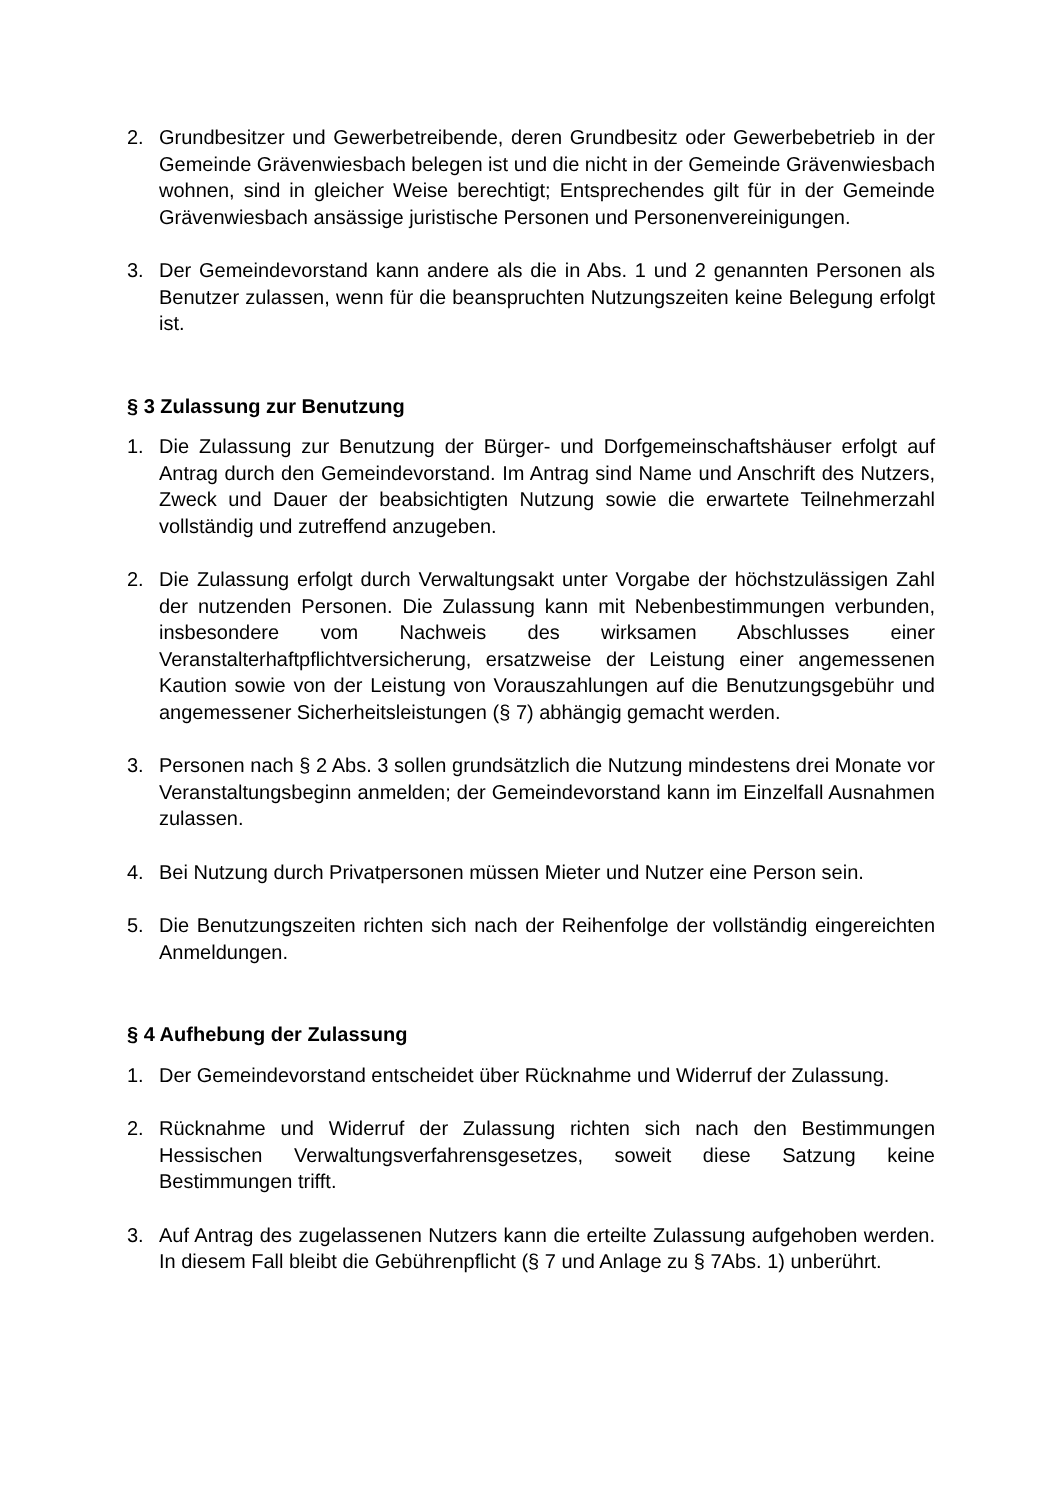2. Grundbesitzer und Gewerbetreibende, deren Grundbesitz oder Gewerbebetrieb in der Gemeinde Grävenwiesbach belegen ist und die nicht in der Gemeinde Grävenwiesbach wohnen, sind in gleicher Weise berechtigt; Entsprechendes gilt für in der Gemeinde Grävenwiesbach ansässige juristische Personen und Personenvereinigungen.
3. Der Gemeindevorstand kann andere als die in Abs. 1 und 2 genannten Personen als Benutzer zulassen, wenn für die beanspruchten Nutzungszeiten keine Belegung erfolgt ist.
§ 3 Zulassung zur Benutzung
1. Die Zulassung zur Benutzung der Bürger- und Dorfgemeinschaftshäuser erfolgt auf Antrag durch den Gemeindevorstand. Im Antrag sind Name und Anschrift des Nutzers, Zweck und Dauer der beabsichtigten Nutzung sowie die erwartete Teilnehmerzahl vollständig und zutreffend anzugeben.
2. Die Zulassung erfolgt durch Verwaltungsakt unter Vorgabe der höchstzulässigen Zahl der nutzenden Personen. Die Zulassung kann mit Nebenbestimmungen verbunden, insbesondere vom Nachweis des wirksamen Abschlusses einer Veranstalterhaftpflichtversicherung, ersatzweise der Leistung einer angemessenen Kaution sowie von der Leistung von Vorauszahlungen auf die Benutzungsgebühr und angemessener Sicherheitsleistungen (§ 7) abhängig gemacht werden.
3. Personen nach § 2 Abs. 3 sollen grundsätzlich die Nutzung mindestens drei Monate vor Veranstaltungsbeginn anmelden; der Gemeindevorstand kann im Einzelfall Ausnahmen zulassen.
4. Bei Nutzung durch Privatpersonen müssen Mieter und Nutzer eine Person sein.
5. Die Benutzungszeiten richten sich nach der Reihenfolge der vollständig eingereichten Anmeldungen.
§ 4 Aufhebung der Zulassung
1. Der Gemeindevorstand entscheidet über Rücknahme und Widerruf der Zulassung.
2. Rücknahme und Widerruf der Zulassung richten sich nach den Bestimmungen Hessischen Verwaltungsverfahrensgesetzes, soweit diese Satzung keine Bestimmungen trifft.
3. Auf Antrag des zugelassenen Nutzers kann die erteilte Zulassung aufgehoben werden. In diesem Fall bleibt die Gebührenpflicht (§ 7 und Anlage zu § 7Abs. 1) unberührt.